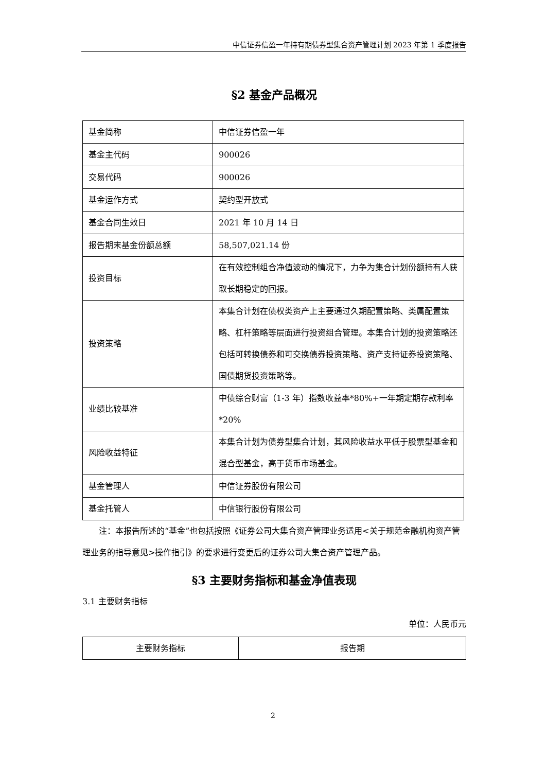中信证券信盈一年持有期债券型集合资产管理计划 2023 年第 1 季度报告
§2 基金产品概况
| 基金简称 | 中信证券信盈一年 |
| 基金主代码 | 900026 |
| 交易代码 | 900026 |
| 基金运作方式 | 契约型开放式 |
| 基金合同生效日 | 2021 年 10 月 14 日 |
| 报告期末基金份额总额 | 58,507,021.14 份 |
| 投资目标 | 在有效控制组合净值波动的情况下，力争为集合计划份额持有人获取长期稳定的回报。 |
| 投资策略 | 本集合计划在债权类资产上主要通过久期配置策略、类属配置策略、杠杆策略等层面进行投资组合管理。本集合计划的投资策略还包括可转换债券和可交换债券投资策略、资产支持证券投资策略、国债期货投资策略等。 |
| 业绩比较基准 | 中债综合财富（1-3 年）指数收益率*80%+一年期定期存款利率*20% |
| 风险收益特征 | 本集合计划为债券型集合计划，其风险收益水平低于股票型基金和混合型基金，高于货币市场基金。 |
| 基金管理人 | 中信证券股份有限公司 |
| 基金托管人 | 中信银行股份有限公司 |
注：本报告所述的“基金”也包括按照《证券公司大集合资产管理业务适用<关于规范金融机构资产管理业务的指导意见>操作指引》的要求进行变更后的证券公司大集合资产管理产品。
§3 主要财务指标和基金净值表现
3.1 主要财务指标
单位：人民币元
| 主要财务指标 | 报告期 |
2